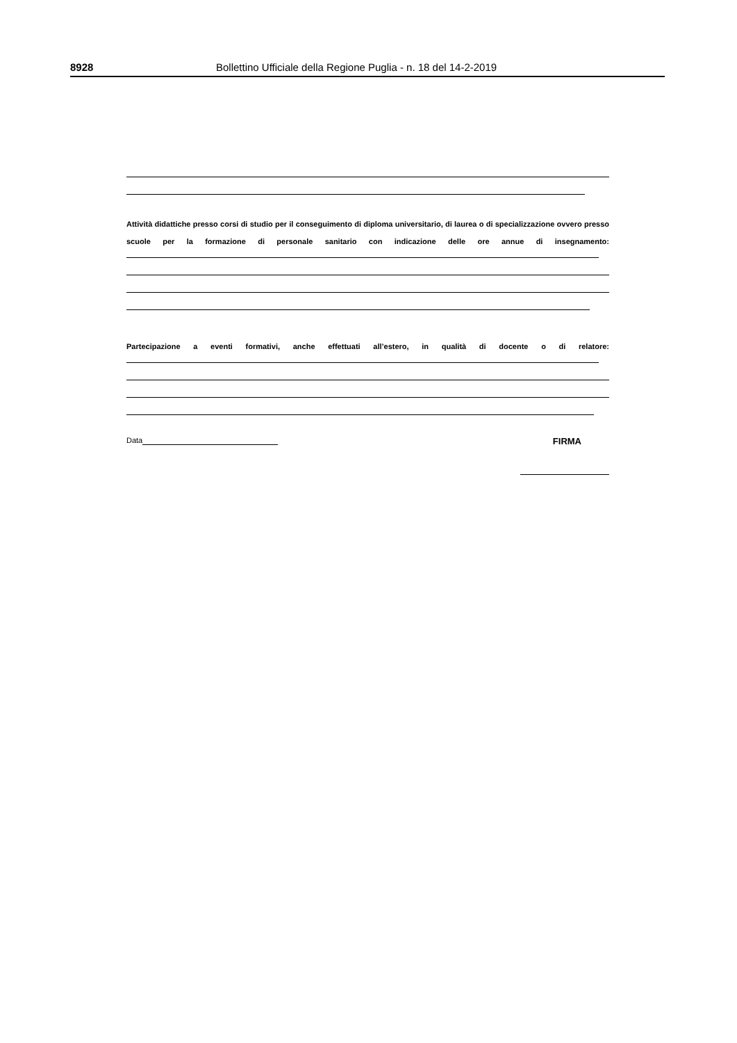8928 Bollettino Ufficiale della Regione Puglia - n. 18 del 14-2-2019
Attività didattiche presso corsi di studio per il conseguimento di diploma universitario, di laurea o di specializzazione ovvero presso scuole per la formazione di personale sanitario con indicazione delle ore annue di insegnamento:
Partecipazione a eventi formativi, anche effettuati all’estero, in qualità di docente o di relatore:
Data FIRMA